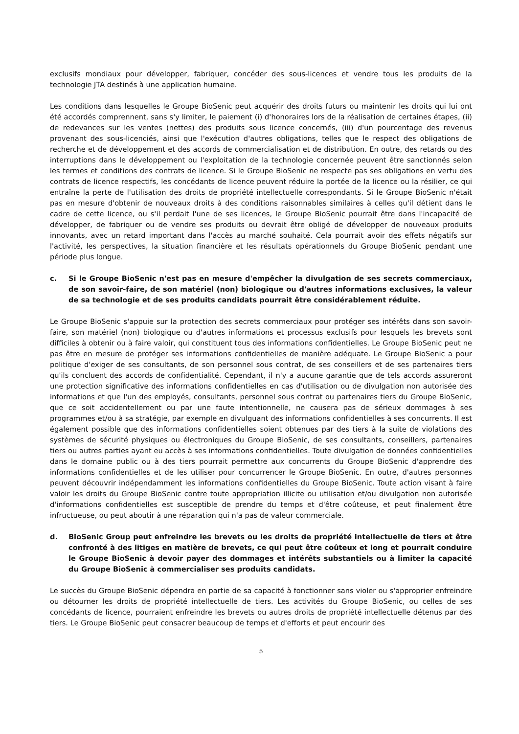exclusifs mondiaux pour développer, fabriquer, concéder des sous-licences et vendre tous les produits de la technologie JTA destinés à une application humaine.
Les conditions dans lesquelles le Groupe BioSenic peut acquérir des droits futurs ou maintenir les droits qui lui ont été accordés comprennent, sans s'y limiter, le paiement (i) d'honoraires lors de la réalisation de certaines étapes, (ii) de redevances sur les ventes (nettes) des produits sous licence concernés, (iii) d'un pourcentage des revenus provenant des sous-licenciés, ainsi que l'exécution d'autres obligations, telles que le respect des obligations de recherche et de développement et des accords de commercialisation et de distribution. En outre, des retards ou des interruptions dans le développement ou l'exploitation de la technologie concernée peuvent être sanctionnés selon les termes et conditions des contrats de licence. Si le Groupe BioSenic ne respecte pas ses obligations en vertu des contrats de licence respectifs, les concédants de licence peuvent réduire la portée de la licence ou la résilier, ce qui entraîne la perte de l'utilisation des droits de propriété intellectuelle correspondants. Si le Groupe BioSenic n'était pas en mesure d'obtenir de nouveaux droits à des conditions raisonnables similaires à celles qu'il détient dans le cadre de cette licence, ou s'il perdait l'une de ses licences, le Groupe BioSenic pourrait être dans l'incapacité de développer, de fabriquer ou de vendre ses produits ou devrait être obligé de développer de nouveaux produits innovants, avec un retard important dans l'accès au marché souhaité. Cela pourrait avoir des effets négatifs sur l'activité, les perspectives, la situation financière et les résultats opérationnels du Groupe BioSenic pendant une période plus longue.
c. Si le Groupe BioSenic n'est pas en mesure d'empêcher la divulgation de ses secrets commerciaux, de son savoir-faire, de son matériel (non) biologique ou d'autres informations exclusives, la valeur de sa technologie et de ses produits candidats pourrait être considérablement réduite.
Le Groupe BioSenic s'appuie sur la protection des secrets commerciaux pour protéger ses intérêts dans son savoir-faire, son matériel (non) biologique ou d'autres informations et processus exclusifs pour lesquels les brevets sont difficiles à obtenir ou à faire valoir, qui constituent tous des informations confidentielles. Le Groupe BioSenic peut ne pas être en mesure de protéger ses informations confidentielles de manière adéquate. Le Groupe BioSenic a pour politique d'exiger de ses consultants, de son personnel sous contrat, de ses conseillers et de ses partenaires tiers qu'ils concluent des accords de confidentialité. Cependant, il n'y a aucune garantie que de tels accords assureront une protection significative des informations confidentielles en cas d'utilisation ou de divulgation non autorisée des informations et que l'un des employés, consultants, personnel sous contrat ou partenaires tiers du Groupe BioSenic, que ce soit accidentellement ou par une faute intentionnelle, ne causera pas de sérieux dommages à ses programmes et/ou à sa stratégie, par exemple en divulguant des informations confidentielles à ses concurrents. Il est également possible que des informations confidentielles soient obtenues par des tiers à la suite de violations des systèmes de sécurité physiques ou électroniques du Groupe BioSenic, de ses consultants, conseillers, partenaires tiers ou autres parties ayant eu accès à ses informations confidentielles. Toute divulgation de données confidentielles dans le domaine public ou à des tiers pourrait permettre aux concurrents du Groupe BioSenic d'apprendre des informations confidentielles et de les utiliser pour concurrencer le Groupe BioSenic. En outre, d'autres personnes peuvent découvrir indépendamment les informations confidentielles du Groupe BioSenic. Toute action visant à faire valoir les droits du Groupe BioSenic contre toute appropriation illicite ou utilisation et/ou divulgation non autorisée d'informations confidentielles est susceptible de prendre du temps et d'être coûteuse, et peut finalement être infructueuse, ou peut aboutir à une réparation qui n'a pas de valeur commerciale.
d. BioSenic Group peut enfreindre les brevets ou les droits de propriété intellectuelle de tiers et être confronté à des litiges en matière de brevets, ce qui peut être coûteux et long et pourrait conduire le Groupe BioSenic à devoir payer des dommages et intérêts substantiels ou à limiter la capacité du Groupe BioSenic à commercialiser ses produits candidats.
Le succès du Groupe BioSenic dépendra en partie de sa capacité à fonctionner sans violer ou s'approprier enfreindre ou détourner les droits de propriété intellectuelle de tiers. Les activités du Groupe BioSenic, ou celles de ses concédants de licence, pourraient enfreindre les brevets ou autres droits de propriété intellectuelle détenus par des tiers. Le Groupe BioSenic peut consacrer beaucoup de temps et d'efforts et peut encourir des
5